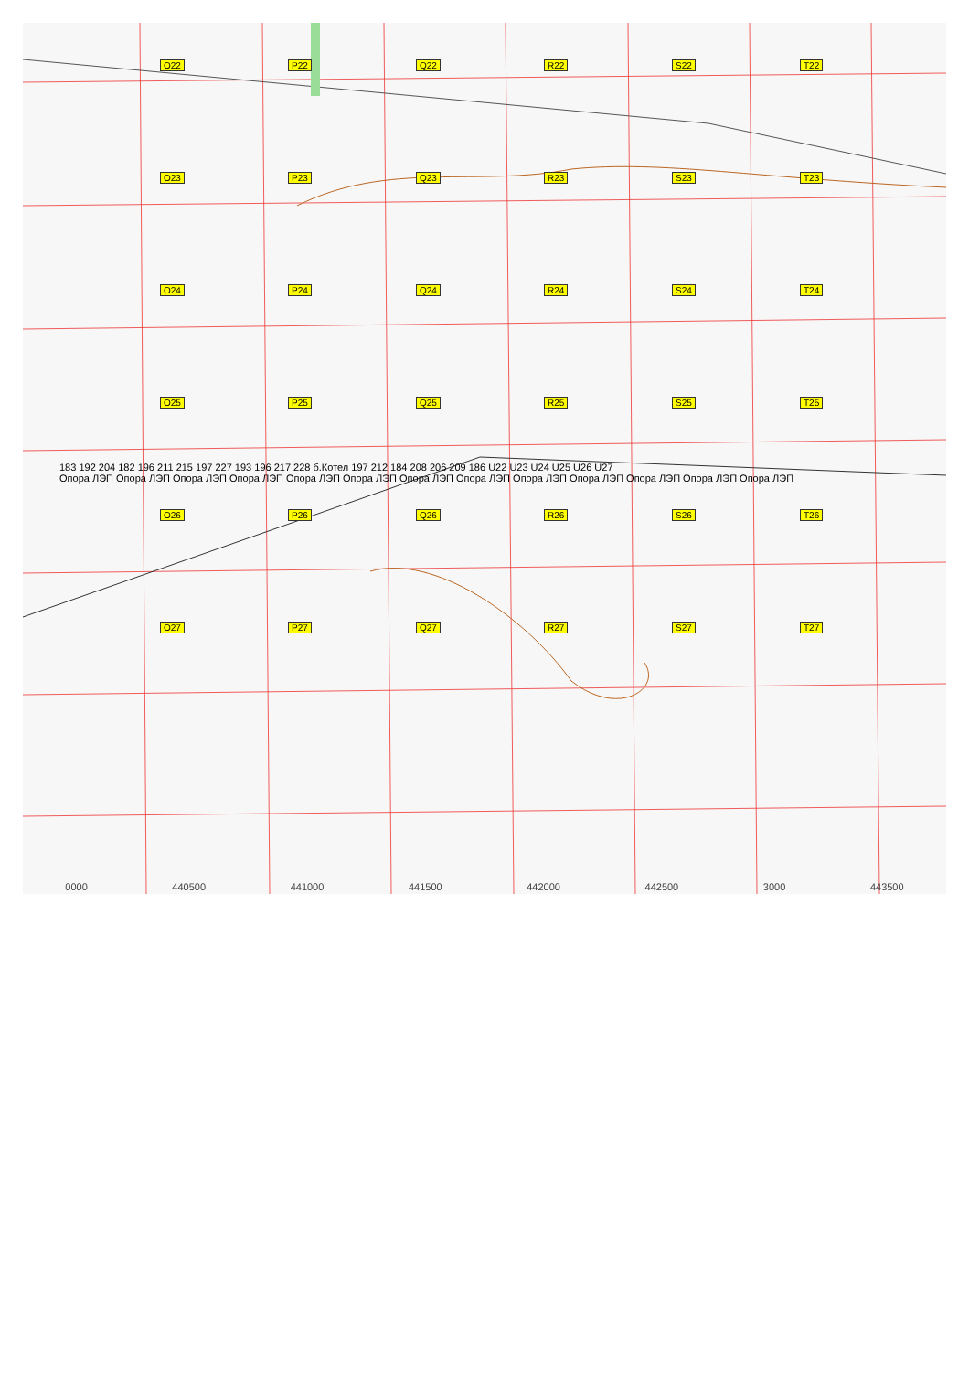O22 P22 Q22 R22 S22 T22 O23 P23 Q23 R23 S23 T23 O24 P24 Q24 R24 S24 T24 O25 P25 Q25 R25 S25 T25 O26 P26 Q26 R26 S26 T26 O27 P27 Q27 R27 S27 T27
183 192 204 182 196 211 215 197 227 193 196 217 228 б.Котел 197 212 184 208 206 209 186 U22 U23 U24 U25 U26 U27
Опора ЛЭП Опора ЛЭП Опора ЛЭП Опора ЛЭП Опора ЛЭП Опора ЛЭП Опора ЛЭП Опора ЛЭП Опора ЛЭП Опора ЛЭП Опора ЛЭП Опора ЛЭП Опора ЛЭП
0000 440500 441000 441500 442000 442500 3000 443500